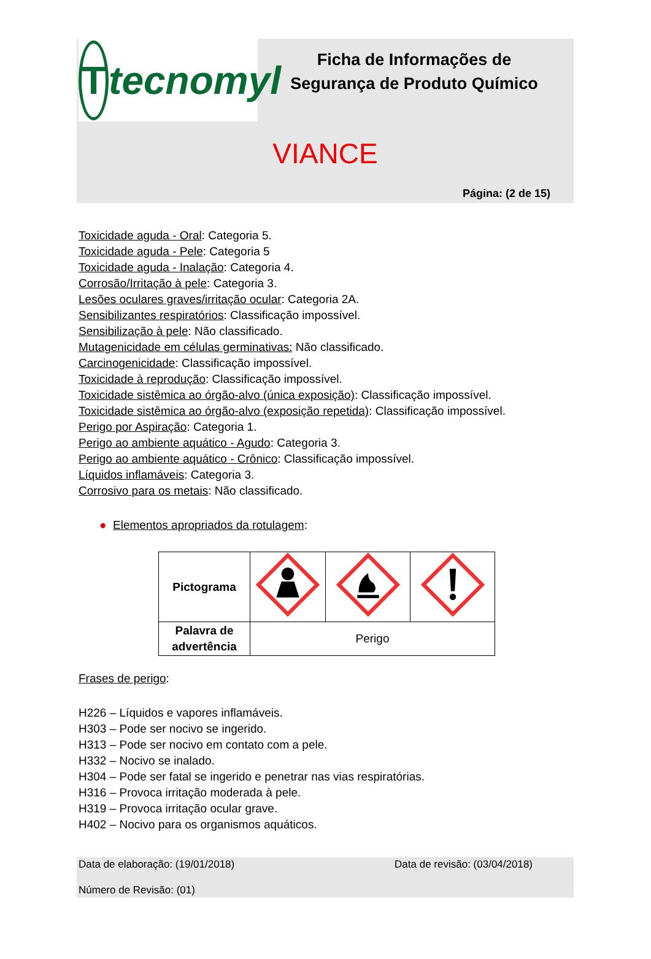Ttecnomyl
Ficha de Informações de Segurança de Produto Químico
VIANCE
Página: (2 de 15)
Toxicidade aguda - Oral: Categoria 5.
Toxicidade aguda - Pele: Categoria 5
Toxicidade aguda - Inalação: Categoria 4.
Corrosão/Irritação à pele: Categoria 3.
Lesões oculares graves/irritação ocular: Categoria 2A.
Sensibilizantes respiratórios: Classificação impossível.
Sensibilização à pele: Não classificado.
Mutagenicidade em células germinativas: Não classificado.
Carcinogenicidade: Classificação impossível.
Toxicidade à reprodução: Classificação impossível.
Toxicidade sistêmica ao órgão-alvo (única exposição): Classificação impossível.
Toxicidade sistêmica ao órgão-alvo (exposição repetida): Classificação impossível.
Perigo por Aspiração: Categoria 1.
Perigo ao ambiente aquático - Agudo: Categoria 3.
Perigo ao ambiente aquático - Crônico: Classificação impossível.
Líquidos inflamáveis: Categoria 3.
Corrosivo para os metais: Não classificado.
● Elementos apropriados da rotulagem:
| Pictograma | | | |
| Palavra de advertência | Perigo | | |
Frases de perigo:
H226 – Líquidos e vapores inflamáveis.
H303 – Pode ser nocivo se ingerido.
H313 – Pode ser nocivo em contato com a pele.
H332 – Nocivo se inalado.
H304 – Pode ser fatal se ingerido e penetrar nas vias respiratórias.
H316 – Provoca irritação moderada à pele.
H319 – Provoca irritação ocular grave.
H402 – Nocivo para os organismos aquáticos.
Data de elaboração: (19/01/2018) Data de revisão: (03/04/2018)
Número de Revisão: (01)